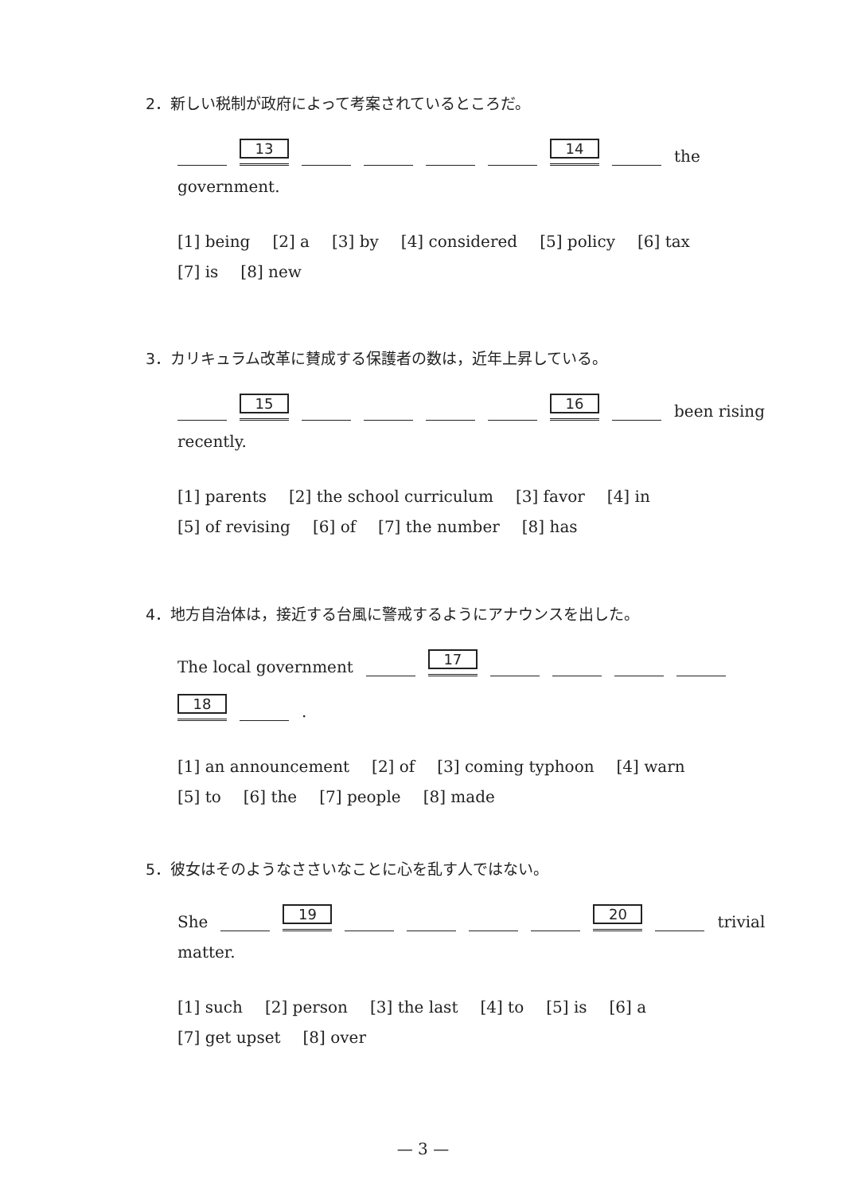2．新しい税制が政府によって考案されているところだ。
13 14 the
government.
[1] being [2] a [3] by [4] considered [5] policy [6] tax
[7] is [8] new
3．カリキュラム改革に賛成する保護者の数は，近年上昇している。
15 16 been rising
recently.
[1] parents [2] the school curriculum [3] favor [4] in
[5] of revising [6] of [7] the number [8] has
4．地方自治体は，接近する台風に警戒するようにアナウンスを出した。
The local government 17
18 .
[1] an announcement [2] of [3] coming typhoon [4] warn
[5] to [6] the [7] people [8] made
5．彼女はそのようなささいなことに心を乱す人ではない。
She 19 20 trivial
matter.
[1] such [2] person [3] the last [4] to [5] is [6] a
[7] get upset [8] over
— 3 —